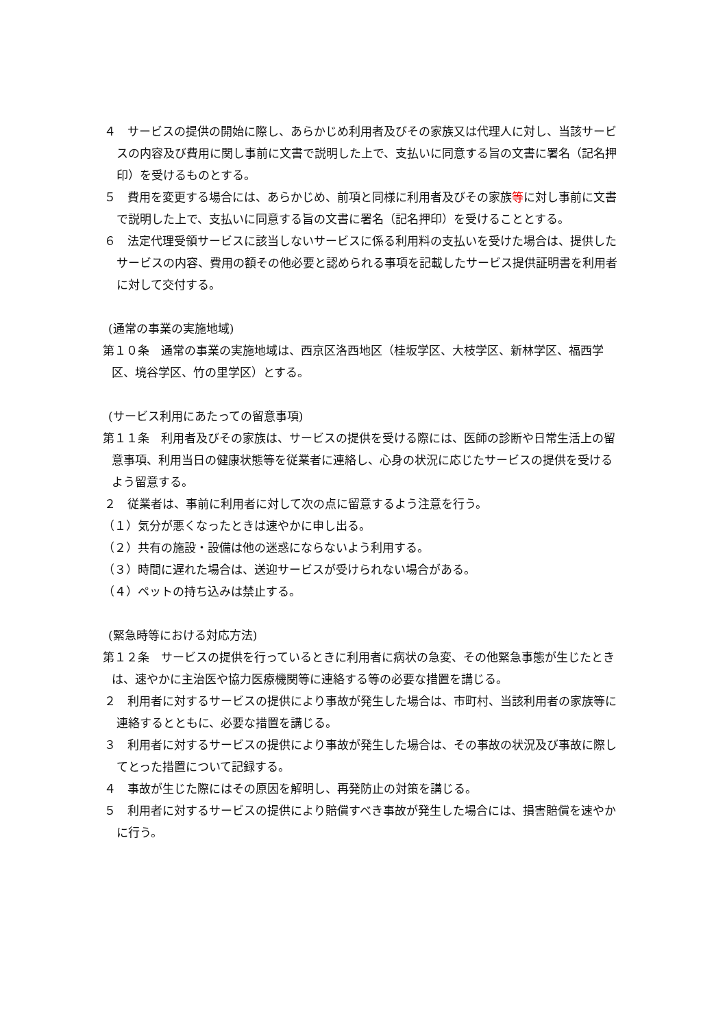４　サービスの提供の開始に際し、あらかじめ利用者及びその家族又は代理人に対し、当該サービスの内容及び費用に関し事前に文書で説明した上で、支払いに同意する旨の文書に署名（記名押印）を受けるものとする。
５　費用を変更する場合には、あらかじめ、前項と同様に利用者及びその家族等に対し事前に文書で説明した上で、支払いに同意する旨の文書に署名（記名押印）を受けることとする。
６　法定代理受領サービスに該当しないサービスに係る利用料の支払いを受けた場合は、提供したサービスの内容、費用の額その他必要と認められる事項を記載したサービス提供証明書を利用者に対して交付する。
(通常の事業の実施地域)
第１０条　通常の事業の実施地域は、西京区洛西地区（桂坂学区、大枝学区、新林学区、福西学区、境谷学区、竹の里学区）とする。
(サービス利用にあたっての留意事項)
第１１条　利用者及びその家族は、サービスの提供を受ける際には、医師の診断や日常生活上の留意事項、利用当日の健康状態等を従業者に連絡し、心身の状況に応じたサービスの提供を受けるよう留意する。
２　従業者は、事前に利用者に対して次の点に留意するよう注意を行う。
（１）気分が悪くなったときは速やかに申し出る。
（２）共有の施設・設備は他の迷惑にならないよう利用する。
（３）時間に遅れた場合は、送迎サービスが受けられない場合がある。
（４）ペットの持ち込みは禁止する。
(緊急時等における対応方法)
第１２条　サービスの提供を行っているときに利用者に病状の急変、その他緊急事態が生じたときは、速やかに主治医や協力医療機関等に連絡する等の必要な措置を講じる。
２　利用者に対するサービスの提供により事故が発生した場合は、市町村、当該利用者の家族等に連絡するとともに、必要な措置を講じる。
３　利用者に対するサービスの提供により事故が発生した場合は、その事故の状況及び事故に際してとった措置について記録する。
４　事故が生じた際にはその原因を解明し、再発防止の対策を講じる。
５　利用者に対するサービスの提供により賠償すべき事故が発生した場合には、損害賠償を速やかに行う。